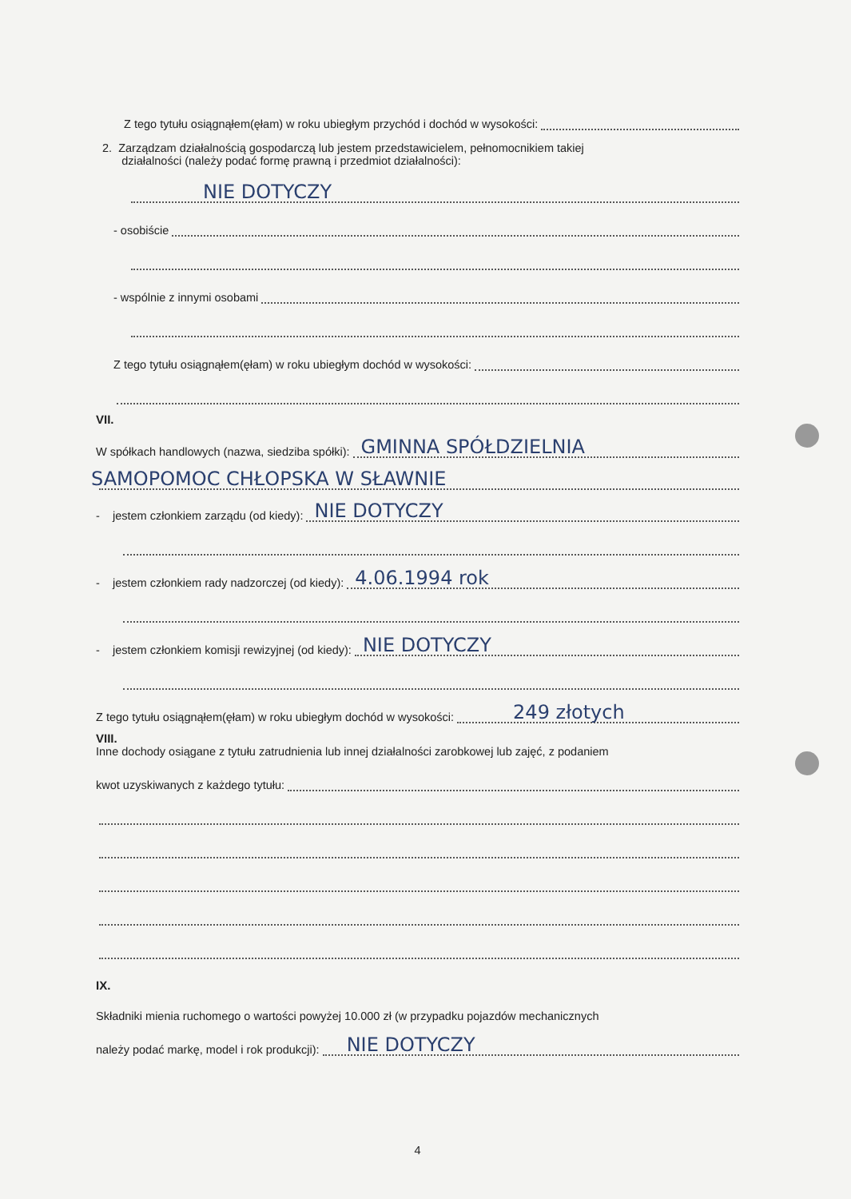Z tego tytułu osiągnąłem(ęłam) w roku ubiegłym przychód i dochód w wysokości:
2. Zarządzam działalnością gospodarczą lub jestem przedstawicielem, pełnomocnikiem takiej
działalności (należy podać formę prawną i przedmiot działalności):
NIE DOTYCZY
- osobiście
- wspólnie z innymi osobami
Z tego tytułu osiągnąłem(ęłam) w roku ubiegłym dochód w wysokości:
VII.
W spółkach handlowych (nazwa, siedziba spółki):
GMINNA SPÓŁDZIELNIA
SAMOPOMOC CHŁOPSKA W SŁAWNIE
- jestem członkiem zarządu (od kiedy):
NIE DOTYCZY
- jestem członkiem rady nadzorczej (od kiedy):
4.06.1994 rok
- jestem członkiem komisji rewizyjnej (od kiedy):
NIE DOTYCZY
Z tego tytułu osiągnąłem(ęłam) w roku ubiegłym dochód w wysokości:
249 złotych
VIII.
Inne dochody osiągane z tytułu zatrudnienia lub innej działalności zarobkowej lub zajęć, z podaniem
kwot uzyskiwanych z każdego tytułu:
IX.
Składniki mienia ruchomego o wartości powyżej 10.000 zł (w przypadku pojazdów mechanicznych
należy podać markę, model i rok produkcji):
NIE DOTYCZY
4